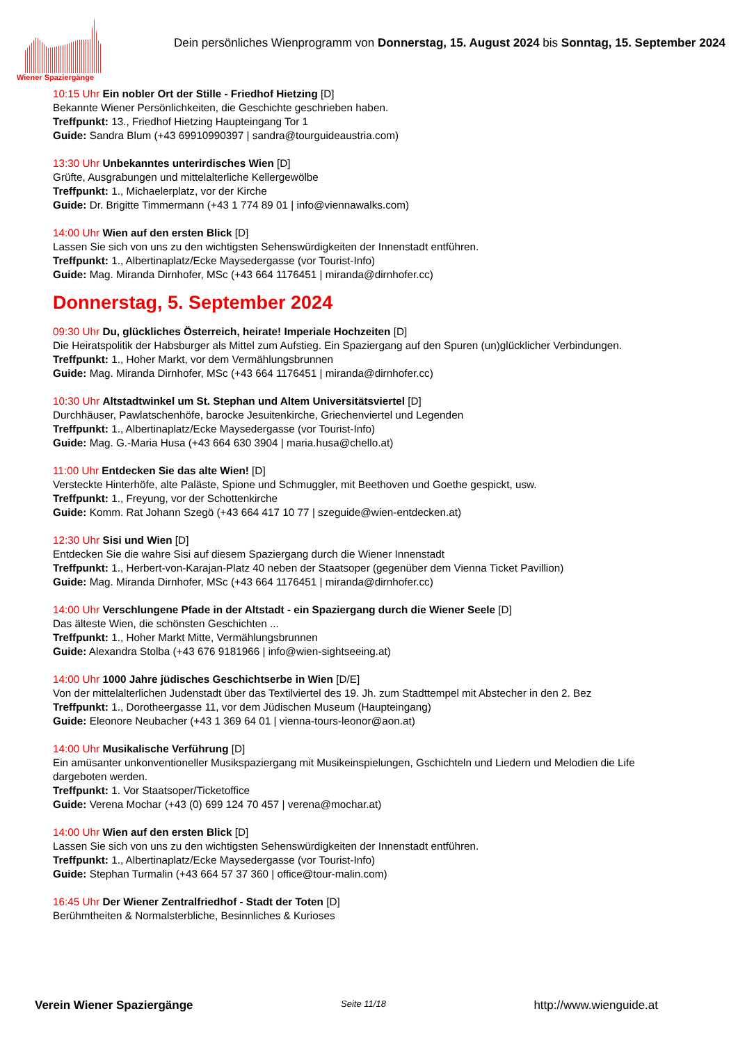Wiener Spaziergänge
Dein persönliches Wienprogramm von Donnerstag, 15. August 2024 bis Sonntag, 15. September 2024
10:15 Uhr Ein nobler Ort der Stille - Friedhof Hietzing [D]
Bekannte Wiener Persönlichkeiten, die Geschichte geschrieben haben.
Treffpunkt: 13., Friedhof Hietzing Haupteingang Tor 1
Guide: Sandra Blum (+43 69910990397 | sandra@tourguideaustria.com)
13:30 Uhr Unbekanntes unterirdisches Wien [D]
Grüfte, Ausgrabungen und mittelalterliche Kellergewölbe
Treffpunkt: 1., Michaelerplatz, vor der Kirche
Guide: Dr. Brigitte Timmermann (+43 1 774 89 01 | info@viennawalks.com)
14:00 Uhr Wien auf den ersten Blick [D]
Lassen Sie sich von uns zu den wichtigsten Sehenswürdigkeiten der Innenstadt entführen.
Treffpunkt: 1., Albertinaplatz/Ecke Maysedergasse (vor Tourist-Info)
Guide: Mag. Miranda Dirnhofer, MSc (+43 664 1176451 | miranda@dirnhofer.cc)
Donnerstag, 5. September 2024
09:30 Uhr Du, glückliches Österreich, heirate! Imperiale Hochzeiten [D]
Die Heiratspolitik der Habsburger als Mittel zum Aufstieg. Ein Spaziergang auf den Spuren (un)glücklicher Verbindungen.
Treffpunkt: 1., Hoher Markt, vor dem Vermählungsbrunnen
Guide: Mag. Miranda Dirnhofer, MSc (+43 664 1176451 | miranda@dirnhofer.cc)
10:30 Uhr Altstadtwinkel um St. Stephan und Altem Universitätsviertel [D]
Durchhäuser, Pawlatschenhöfe, barocke Jesuitenkirche, Griechenviertel und Legenden
Treffpunkt: 1., Albertinaplatz/Ecke Maysedergasse (vor Tourist-Info)
Guide: Mag. G.-Maria Husa (+43 664 630 3904 | maria.husa@chello.at)
11:00 Uhr Entdecken Sie das alte Wien! [D]
Versteckte Hinterhöfe, alte Paläste, Spione und Schmuggler, mit Beethoven und Goethe gespickt, usw.
Treffpunkt: 1., Freyung, vor der Schottenkirche
Guide: Komm. Rat Johann Szegö (+43 664 417 10 77 | szeguide@wien-entdecken.at)
12:30 Uhr Sisi und Wien [D]
Entdecken Sie die wahre Sisi auf diesem Spaziergang durch die Wiener Innenstadt
Treffpunkt: 1., Herbert-von-Karajan-Platz 40 neben der Staatsoper (gegenüber dem Vienna Ticket Pavillion)
Guide: Mag. Miranda Dirnhofer, MSc (+43 664 1176451 | miranda@dirnhofer.cc)
14:00 Uhr Verschlungene Pfade in der Altstadt - ein Spaziergang durch die Wiener Seele [D]
Das älteste Wien, die schönsten Geschichten ...
Treffpunkt: 1., Hoher Markt Mitte, Vermählungsbrunnen
Guide: Alexandra Stolba (+43 676 9181966 | info@wien-sightseeing.at)
14:00 Uhr 1000 Jahre jüdisches Geschichtserbe in Wien [D/E]
Von der mittelalterlichen Judenstadt über das Textilviertel des 19. Jh. zum Stadttempel mit Abstecher in den 2. Bez
Treffpunkt: 1., Dorotheergasse 11, vor dem Jüdischen Museum (Haupteingang)
Guide: Eleonore Neubacher (+43 1 369 64 01 | vienna-tours-leonor@aon.at)
14:00 Uhr Musikalische Verführung [D]
Ein amüsanter unkonventioneller Musikspaziergang mit Musikeinspielungen, Gschichteln und Liedern und Melodien die Life
dargeboten werden.
Treffpunkt: 1. Vor Staatsoper/Ticketoffice
Guide: Verena Mochar (+43 (0) 699 124 70 457 | verena@mochar.at)
14:00 Uhr Wien auf den ersten Blick [D]
Lassen Sie sich von uns zu den wichtigsten Sehenswürdigkeiten der Innenstadt entführen.
Treffpunkt: 1., Albertinaplatz/Ecke Maysedergasse (vor Tourist-Info)
Guide: Stephan Turmalin (+43 664 57 37 360 | office@tour-malin.com)
16:45 Uhr Der Wiener Zentralfriedhof - Stadt der Toten [D]
Berühmtheiten & Normalsterbliche, Besinnliches & Kurioses
Verein Wiener Spaziergänge Seite 11/18 http://www.wienguide.at